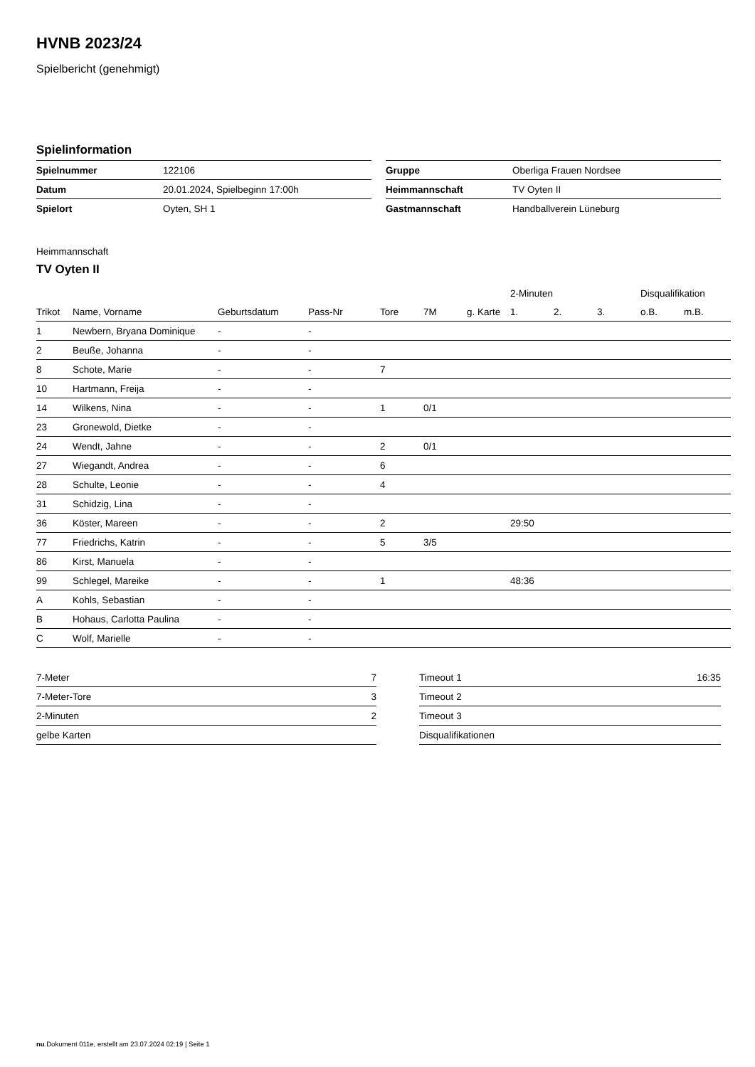HVNB 2023/24
Spielbericht (genehmigt)
Spielinformation
| Spielnummer | 122106 |
| Datum | 20.01.2024, Spielbeginn 17:00h |
| Spielort | Oyten, SH 1 |
| Gruppe | Oberliga Frauen Nordsee |
| Heimmannschaft | TV Oyten II |
| Gastmannschaft | Handballverein Lüneburg |
Heimmannschaft
TV Oyten II
| | | | | | | | 2-Minuten | | | Disqualifikation | |
| --- | --- | --- | --- | --- | --- | --- | --- | --- | --- | --- | --- |
| Trikot | Name, Vorname | Geburtsdatum | Pass-Nr | Tore | 7M | g. Karte | 1. | 2. | 3. | o.B. | m.B. |
| 1 | Newbern, Bryana Dominique | - | - | | | | | | | | |
| 2 | Beuße, Johanna | - | - | | | | | | | | |
| 8 | Schote, Marie | - | - | 7 | | | | | | | |
| 10 | Hartmann, Freija | - | - | | | | | | | | |
| 14 | Wilkens, Nina | - | - | 1 | 0/1 | | | | | | |
| 23 | Gronewold, Dietke | - | - | | | | | | | | |
| 24 | Wendt, Jahne | - | - | 2 | 0/1 | | | | | | |
| 27 | Wiegandt, Andrea | - | - | 6 | | | | | | | |
| 28 | Schulte, Leonie | - | - | 4 | | | | | | | |
| 31 | Schidzig, Lina | - | - | | | | | | | | |
| 36 | Köster, Mareen | - | - | 2 | | | 29:50 | | | | |
| 77 | Friedrichs, Katrin | - | - | 5 | 3/5 | | | | | | |
| 86 | Kirst, Manuela | - | - | | | | | | | | |
| 99 | Schlegel, Mareike | - | - | 1 | | | 48:36 | | | | |
| A | Kohls, Sebastian | - | - | | | | | | | | |
| B | Hohaus, Carlotta Paulina | - | - | | | | | | | | |
| C | Wolf, Marielle | - | - | | | | | | | | |
| 7-Meter | 7 |
| 7-Meter-Tore | 3 |
| 2-Minuten | 2 |
| gelbe Karten | |
| Timeout 1 | 16:35 |
| Timeout 2 | |
| Timeout 3 | |
| Disqualifikationen | |
nu.Dokument 011e, erstellt am 23.07.2024 02:19 | Seite 1